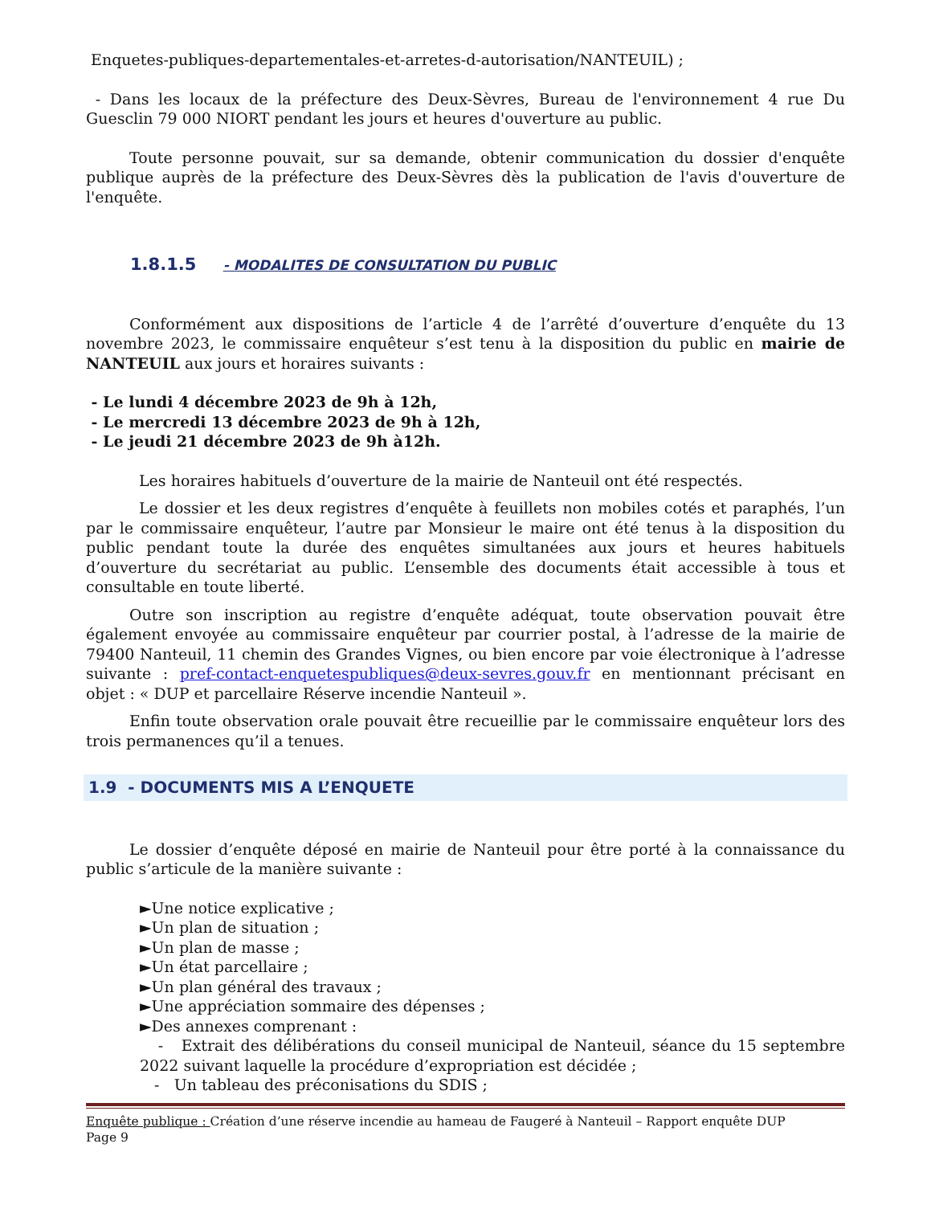Enquetes-publiques-departementales-et-arretes-d-autorisation/NANTEUIL) ;
- Dans les locaux de la préfecture des Deux-Sèvres, Bureau de l'environnement 4 rue Du Guesclin 79 000 NIORT pendant les jours et heures d'ouverture au public.
Toute personne pouvait, sur sa demande, obtenir communication du dossier d'enquête publique auprès de la préfecture des Deux-Sèvres dès la publication de l'avis d'ouverture de l'enquête.
1.8.1.5 - MODALITES DE CONSULTATION DU PUBLIC
Conformément aux dispositions de l’article 4 de l’arrêté d’ouverture d’enquête du 13 novembre 2023, le commissaire enquêteur s’est tenu à la disposition du public en mairie de NANTEUIL aux jours et horaires suivants :
- Le lundi 4 décembre 2023 de 9h à 12h,
- Le mercredi 13 décembre 2023 de 9h à 12h,
- Le jeudi 21 décembre 2023 de 9h à12h.
Les horaires habituels d’ouverture de la mairie de Nanteuil ont été respectés.
Le dossier et les deux registres d’enquête à feuillets non mobiles cotés et paraphés, l’un par le commissaire enquêteur, l’autre par Monsieur le maire ont été tenus à la disposition du public pendant toute la durée des enquêtes simultanées aux jours et heures habituels d’ouverture du secrétariat au public. L’ensemble des documents était accessible à tous et consultable en toute liberté.
Outre son inscription au registre d’enquête adéquat, toute observation pouvait être également envoyée au commissaire enquêteur par courrier postal, à l’adresse de la mairie de 79400 Nanteuil, 11 chemin des Grandes Vignes, ou bien encore par voie électronique à l’adresse suivante : pref-contact-enquetespubliques@deux-sevres.gouv.fr en mentionnant précisant en objet : « DUP et parcellaire Réserve incendie Nanteuil ».
Enfin toute observation orale pouvait être recueillie par le commissaire enquêteur lors des trois permanences qu’il a tenues.
1.9 - DOCUMENTS MIS A L’ENQUETE
Le dossier d’enquête déposé en mairie de Nanteuil pour être porté à la connaissance du public s’articule de la manière suivante :
►Une notice explicative ;
►Un plan de situation ;
►Un plan de masse ;
►Un état parcellaire ;
►Un plan général des travaux ;
►Une appréciation sommaire des dépenses ;
►Des annexes comprenant :
- Extrait des délibérations du conseil municipal de Nanteuil, séance du 15 septembre 2022 suivant laquelle la procédure d’expropriation est décidée ;
- Un tableau des préconisations du SDIS ;
Enquête publique : Création d’une réserve incendie au hameau de Faugeré à Nanteuil – Rapport enquête DUP
Page 9